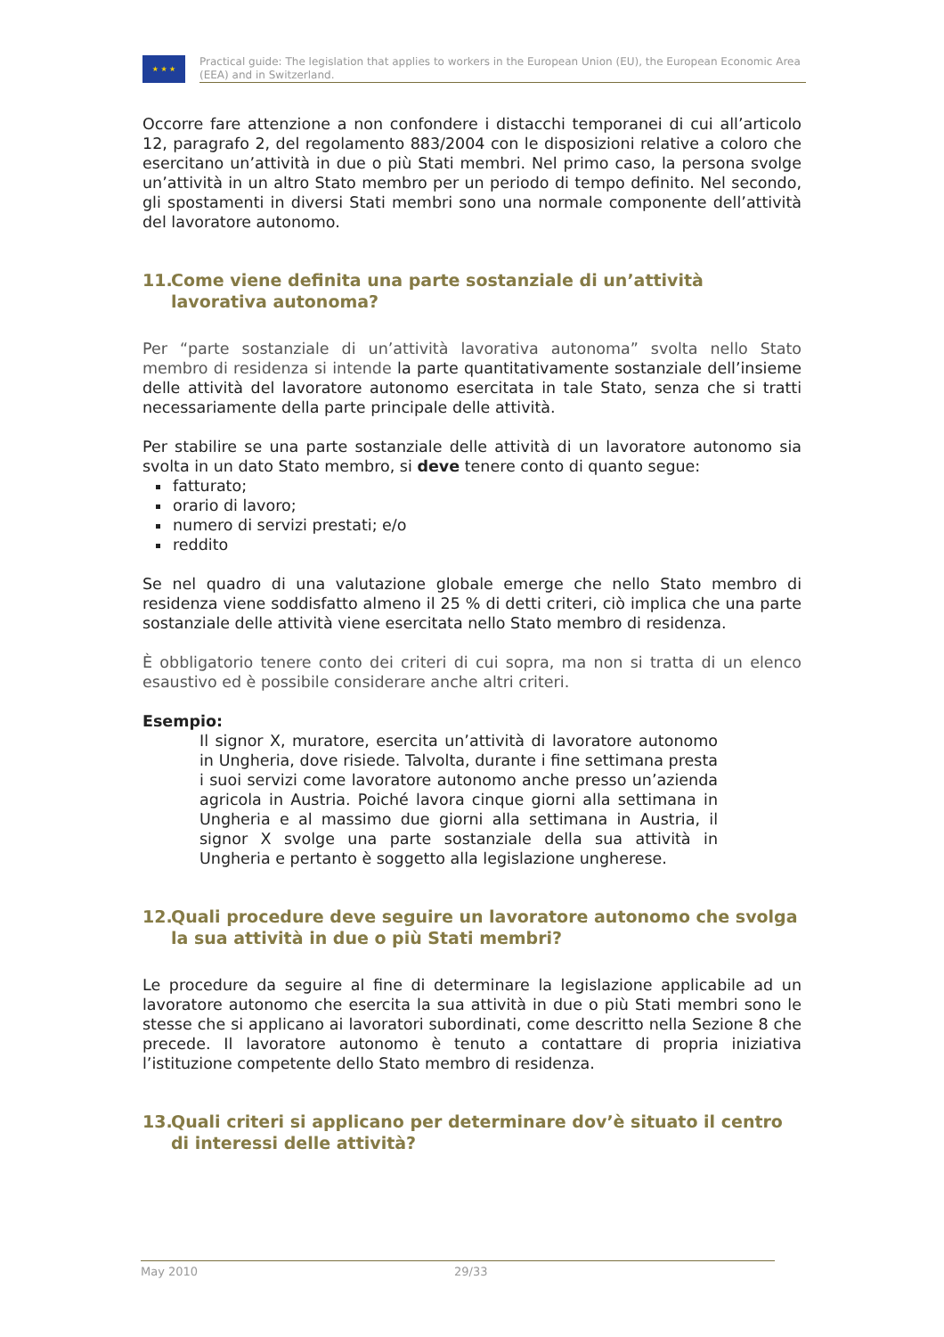★ ★ ★
Practical guide: The legislation that applies to workers in the European Union (EU), the European Economic Area (EEA) and in Switzerland.
Occorre fare attenzione a non confondere i distacchi temporanei di cui all’articolo 12, paragrafo 2, del regolamento 883/2004 con le disposizioni relative a coloro che esercitano un’attività in due o più Stati membri. Nel primo caso, la persona svolge un’attività in un altro Stato membro per un periodo di tempo definito. Nel secondo, gli spostamenti in diversi Stati membri sono una normale componente dell’attività del lavoratore autonomo.
11. Come viene definita una parte sostanziale di un’attività lavorativa autonoma?
Per “parte sostanziale di un’attività lavorativa autonoma” svolta nello Stato membro di residenza si intende la parte quantitativamente sostanziale dell’insieme delle attività del lavoratore autonomo esercitata in tale Stato, senza che si tratti necessariamente della parte principale delle attività.
Per stabilire se una parte sostanziale delle attività di un lavoratore autonomo sia svolta in un dato Stato membro, si deve tenere conto di quanto segue:
fatturato;
orario di lavoro;
numero di servizi prestati; e/o
reddito
Se nel quadro di una valutazione globale emerge che nello Stato membro di residenza viene soddisfatto almeno il 25 % di detti criteri, ciò implica che una parte sostanziale delle attività viene esercitata nello Stato membro di residenza.
È obbligatorio tenere conto dei criteri di cui sopra, ma non si tratta di un elenco esaustivo ed è possibile considerare anche altri criteri.
Esempio:
Il signor X, muratore, esercita un’attività di lavoratore autonomo in Ungheria, dove risiede. Talvolta, durante i fine settimana presta i suoi servizi come lavoratore autonomo anche presso un’azienda agricola in Austria. Poiché lavora cinque giorni alla settimana in Ungheria e al massimo due giorni alla settimana in Austria, il signor X svolge una parte sostanziale della sua attività in Ungheria e pertanto è soggetto alla legislazione ungherese.
12. Quali procedure deve seguire un lavoratore autonomo che svolga la sua attività in due o più Stati membri?
Le procedure da seguire al fine di determinare la legislazione applicabile ad un lavoratore autonomo che esercita la sua attività in due o più Stati membri sono le stesse che si applicano ai lavoratori subordinati, come descritto nella Sezione 8 che precede. Il lavoratore autonomo è tenuto a contattare di propria iniziativa l’istituzione competente dello Stato membro di residenza.
13. Quali criteri si applicano per determinare dov’è situato il centro di interessi delle attività?
May 2010 29/33